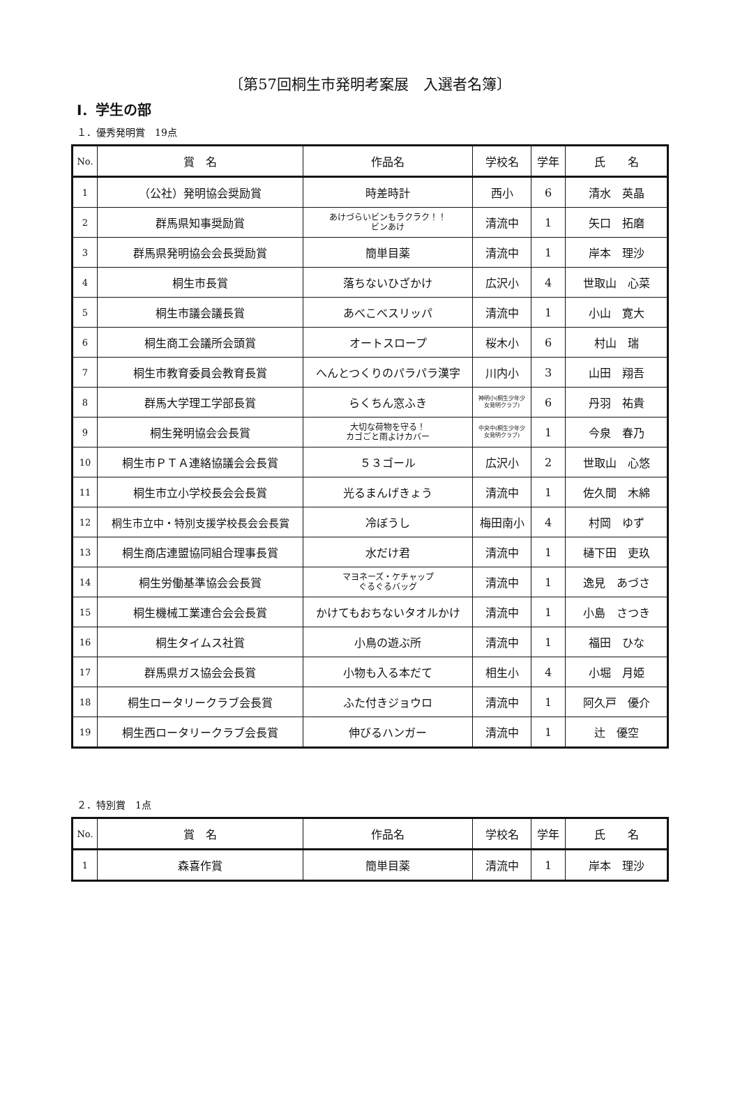〔第57回桐生市発明考案展　入選者名簿〕
Ⅰ．学生の部
１．優秀発明賞　19点
| No. | 賞 名 | 作品名 | 学校名 | 学年 | 氏 名 |
| --- | --- | --- | --- | --- | --- |
| 1 | （公社）発明協会奨励賞 | 時差時計 | 西小 | 6 | 清水 英晶 |
| 2 | 群馬県知事奨励賞 | あけづらいビンもラクラク！！ ビンあけ | 清流中 | 1 | 矢口 拓磨 |
| 3 | 群馬県発明協会会長奨励賞 | 簡単目薬 | 清流中 | 1 | 岸本 理沙 |
| 4 | 桐生市長賞 | 落ちないひざかけ | 広沢小 | 4 | 世取山 心菜 |
| 5 | 桐生市議会議長賞 | あべこべスリッパ | 清流中 | 1 | 小山 寛大 |
| 6 | 桐生商工会議所会頭賞 | オートスロープ | 桜木小 | 6 | 村山 瑞 |
| 7 | 桐生市教育委員会教育長賞 | へんとつくりのパラパラ漢字 | 川内小 | 3 | 山田 翔吾 |
| 8 | 群馬大学理工学部長賞 | らくちん窓ふき | 神明小(桐生少年少 女発明クラブ) | 6 | 丹羽 祐貴 |
| 9 | 桐生発明協会会長賞 | 大切な荷物を守る！ カゴごと雨よけカバー | 中央中(桐生少年少 女発明クラブ) | 1 | 今泉 春乃 |
| 10 | 桐生市ＰＴＡ連絡協議会会長賞 | ５３ゴール | 広沢小 | 2 | 世取山 心悠 |
| 11 | 桐生市立小学校長会会長賞 | 光るまんげきょう | 清流中 | 1 | 佐久間 木綿 |
| 12 | 桐生市立中・特別支援学校長会会長賞 | 冷ぼうし | 梅田南小 | 4 | 村岡 ゆず |
| 13 | 桐生商店連盟協同組合理事長賞 | 水だけ君 | 清流中 | 1 | 樋下田 吏玖 |
| 14 | 桐生労働基準協会会長賞 | マヨネーズ・ケチャップ ぐるぐるバッグ | 清流中 | 1 | 逸見 あづさ |
| 15 | 桐生機械工業連合会会長賞 | かけてもおちないタオルかけ | 清流中 | 1 | 小島 さつき |
| 16 | 桐生タイムス社賞 | 小鳥の遊ぶ所 | 清流中 | 1 | 福田 ひな |
| 17 | 群馬県ガス協会会長賞 | 小物も入る本だて | 相生小 | 4 | 小堀 月姫 |
| 18 | 桐生ロータリークラブ会長賞 | ふた付きジョウロ | 清流中 | 1 | 阿久戸 優介 |
| 19 | 桐生西ロータリークラブ会長賞 | 伸びるハンガー | 清流中 | 1 | 辻 優空 |
２．特別賞　1点
| No. | 賞 名 | 作品名 | 学校名 | 学年 | 氏 名 |
| --- | --- | --- | --- | --- | --- |
| 1 | 森喜作賞 | 簡単目薬 | 清流中 | 1 | 岸本 理沙 |